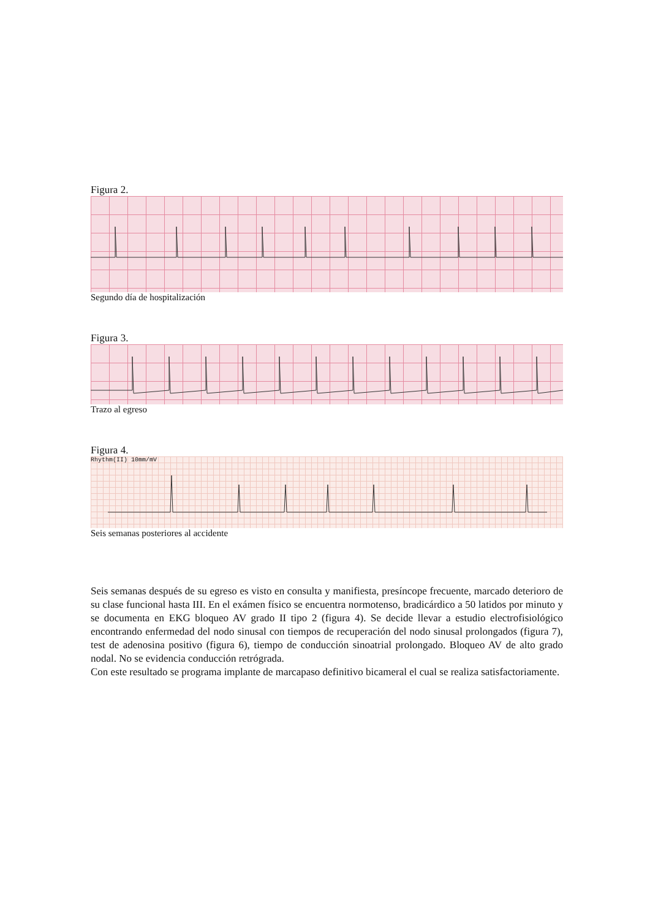Figura 2.
Segundo día de hospitalización
Figura 3.
Trazo al egreso
Figura 4.
Rhythm(II) 10mm/mV
Seis semanas posteriores al accidente
Seis semanas después de su egreso es visto en consulta y manifiesta, presíncope frecuente, marcado deterioro de su clase funcional hasta III. En el exámen físico se encuentra normotenso, bradicárdico a 50 latidos por minuto y se documenta en EKG bloqueo AV grado II tipo 2 (figura 4). Se decide llevar a estudio electrofisiológico encontrando enfermedad del nodo sinusal con tiempos de recuperación del nodo sinusal prolongados (figura 7), test de adenosina positivo (figura 6), tiempo de conducción sinoatrial prolongado. Bloqueo AV de alto grado nodal. No se evidencia conducción retrógrada.
Con este resultado se programa implante de marcapaso definitivo bicameral el cual se realiza satisfactoriamente.